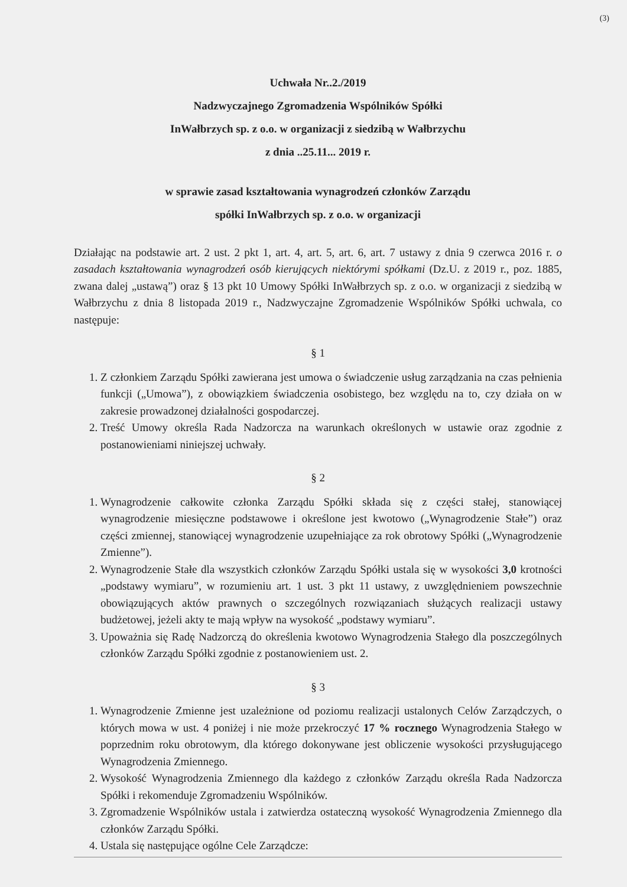(3)
Uchwała Nr..2./2019
Nadzwyczajnego Zgromadzenia Wspólników Spółki
InWałbrzych sp. z o.o. w organizacji z siedzibą w Wałbrzychu
z dnia ..25.11... 2019 r.
w sprawie zasad kształtowania wynagrodzeń członków Zarządu
spółki InWałbrzych sp. z o.o. w organizacji
Działając na podstawie art. 2 ust. 2 pkt 1, art. 4, art. 5, art. 6, art. 7 ustawy z dnia 9 czerwca 2016 r. o zasadach kształtowania wynagrodzeń osób kierujących niektórymi spółkami (Dz.U. z 2019 r., poz. 1885, zwana dalej „ustawą”) oraz § 13 pkt 10 Umowy Spółki InWałbrzych sp. z o.o. w organizacji z siedzibą w Wałbrzychu z dnia 8 listopada 2019 r., Nadzwyczajne Zgromadzenie Wspólników Spółki uchwala, co następuje:
§ 1
1. Z członkiem Zarządu Spółki zawierana jest umowa o świadczenie usług zarządzania na czas pełnienia funkcji („Umowa”), z obowiązkiem świadczenia osobistego, bez względu na to, czy działa on w zakresie prowadzonej działalności gospodarczej.
2. Treść Umowy określa Rada Nadzorcza na warunkach określonych w ustawie oraz zgodnie z postanowieniami niniejszej uchwały.
§ 2
1. Wynagrodzenie całkowite członka Zarządu Spółki składa się z części stałej, stanowiącej wynagrodzenie miesięczne podstawowe i określone jest kwotowo („Wynagrodzenie Stałe”) oraz części zmiennej, stanowiącej wynagrodzenie uzupełniające za rok obrotowy Spółki („Wynagrodzenie Zmienne”).
2. Wynagrodzenie Stałe dla wszystkich członków Zarządu Spółki ustala się w wysokości 3,0 krotności „podstawy wymiaru”, w rozumieniu art. 1 ust. 3 pkt 11 ustawy, z uwzględnieniem powszechnie obowiązujących aktów prawnych o szczególnych rozwiązaniach służących realizacji ustawy budżetowej, jeżeli akty te mają wpływ na wysokość „podstawy wymiaru”.
3. Upoważnia się Radę Nadzorczą do określenia kwotowo Wynagrodzenia Stałego dla poszczególnych członków Zarządu Spółki zgodnie z postanowieniem ust. 2.
§ 3
1. Wynagrodzenie Zmienne jest uzależnione od poziomu realizacji ustalonych Celów Zarządczych, o których mowa w ust. 4 poniżej i nie może przekroczyć 17 % rocznego Wynagrodzenia Stałego w poprzednim roku obrotowym, dla którego dokonywane jest obliczenie wysokości przysługującego Wynagrodzenia Zmiennego.
2. Wysokość Wynagrodzenia Zmiennego dla każdego z członków Zarządu określa Rada Nadzorcza Spółki i rekomenduje Zgromadzeniu Wspólników.
3. Zgromadzenie Wspólników ustala i zatwierdza ostateczną wysokość Wynagrodzenia Zmiennego dla członków Zarządu Spółki.
4. Ustala się następujące ogólne Cele Zarządcze: